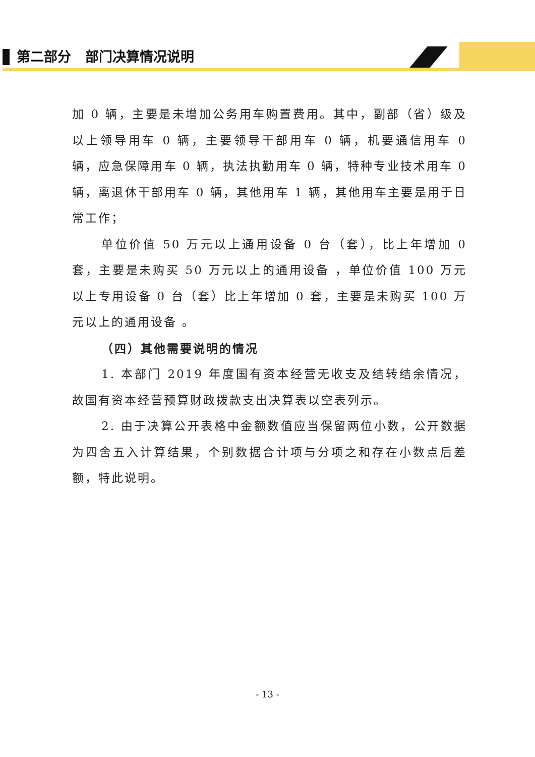第二部分 部门决算情况说明
加 0 辆，主要是未增加公务用车购置费用。其中，副部（省）级及以上领导用车 0 辆，主要领导干部用车 0 辆，机要通信用车 0 辆，应急保障用车 0 辆，执法执勤用车 0 辆，特种专业技术用车 0 辆，离退休干部用车 0 辆，其他用车 1 辆，其他用车主要是用于日常工作；
单位价值 50 万元以上通用设备 0 台（套），比上年增加 0 套，主要是未购买 50 万元以上的通用设备 ，单位价值 100 万元以上专用设备 0 台（套）比上年增加 0 套，主要是未购买 100 万元以上的通用设备 。
（四）其他需要说明的情况
1. 本部门 2019 年度国有资本经营无收支及结转结余情况，故国有资本经营预算财政拨款支出决算表以空表列示。
2. 由于决算公开表格中金额数值应当保留两位小数，公开数据为四舍五入计算结果，个别数据合计项与分项之和存在小数点后差额，特此说明。
- 13 -